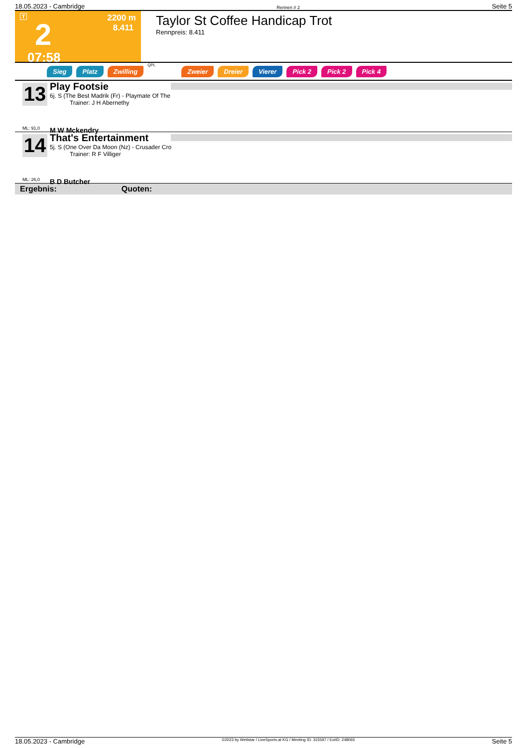18.05.2023 - Cambridge Rennen # 2 Seite 5
T
2
07:58
2200 m
8.411
Taylor St Coffee Handicap Trot
Rennpreis: 8.411
Sieg Platz Zwilling QPL Zweier Dreier Vierer Pick 2 Pick 2 Pick 4
13
ML: 91,0
Play Footsie
6j. S (The Best Madrik (Fr) - Playmate Of The
Trainer: J H Abernethy
M W Mckendry
14
ML: 26,0
That's Entertainment
5j. S (One Over Da Moon (Nz) - Crusader Cro
Trainer: R F Villiger
B D Butcher
Ergebnis: Quoten:
18.05.2023 - Cambridge ©2023 by Wettstar / LiveSports.at KG / Meeting ID: 315597 / ExtID: 248065 Seite 5